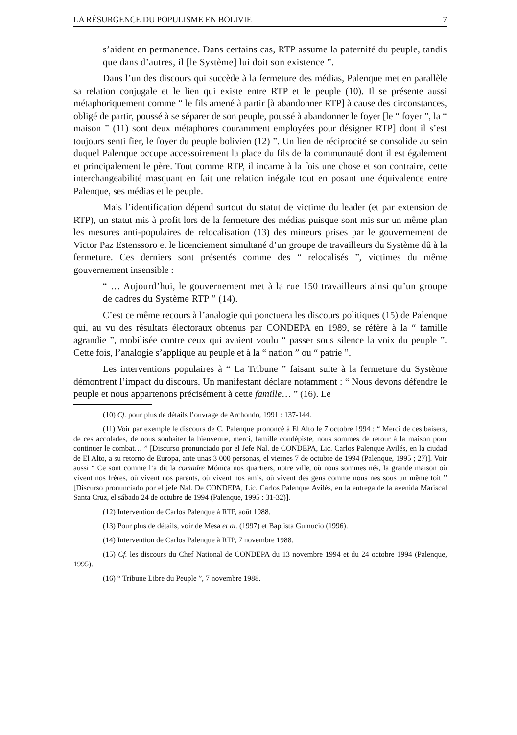LA RÉSURGENCE DU POPULISME EN BOLIVIE 7
s’aident en permanence. Dans certains cas, RTP assume la paternité du peuple, tandis que dans d’autres, il [le Système] lui doit son existence ”.
Dans l’un des discours qui succède à la fermeture des médias, Palenque met en parallèle sa relation conjugale et le lien qui existe entre RTP et le peuple (10). Il se présente aussi métaphoriquement comme “ le fils amené à partir [à abandonner RTP] à cause des circonstances, obligé de partir, poussé à se séparer de son peuple, poussé à abandonner le foyer [le “ foyer ”, la “ maison ” (11) sont deux métaphores couramment employées pour désigner RTP] dont il s’est toujours senti fier, le foyer du peuple bolivien (12) ”. Un lien de réciprocité se consolide au sein duquel Palenque occupe accessoirement la place du fils de la communauté dont il est également et principalement le père. Tout comme RTP, il incarne à la fois une chose et son contraire, cette interchangeabilité masquant en fait une relation inégale tout en posant une équivalence entre Palenque, ses médias et le peuple.
Mais l’identification dépend surtout du statut de victime du leader (et par extension de RTP), un statut mis à profit lors de la fermeture des médias puisque sont mis sur un même plan les mesures anti-populaires de relocalisation (13) des mineurs prises par le gouvernement de Victor Paz Estenssoro et le licenciement simultané d’un groupe de travailleurs du Système dû à la fermeture. Ces derniers sont présentés comme des “ relocalisés ”, victimes du même gouvernement insensible :
“ … Aujourd’hui, le gouvernement met à la rue 150 travailleurs ainsi qu’un groupe de cadres du Système RTP ” (14).
C’est ce même recours à l’analogie qui ponctuera les discours politiques (15) de Palenque qui, au vu des résultats électoraux obtenus par CONDEPA en 1989, se réfère à la “ famille agrandie ”, mobilisée contre ceux qui avaient voulu “ passer sous silence la voix du peuple ”. Cette fois, l’analogie s’applique au peuple et à la “ nation ” ou “ patrie ”.
Les interventions populaires à “ La Tribune ” faisant suite à la fermeture du Système démontrent l’impact du discours. Un manifestant déclare notamment : “ Nous devons défendre le peuple et nous appartenons précisément à cette famille… ” (16). Le
(10) Cf. pour plus de détails l’ouvrage de Archondo, 1991 : 137-144.
(11) Voir par exemple le discours de C. Palenque prononcé à El Alto le 7 octobre 1994 : “ Merci de ces baisers, de ces accolades, de nous souhaiter la bienvenue, merci, famille condépiste, nous sommes de retour à la maison pour continuer le combat… ” [Discurso pronunciado por el Jefe Nal. de CONDEPA, Lic. Carlos Palenque Avilés, en la ciudad de El Alto, a su retorno de Europa, ante unas 3 000 personas, el viernes 7 de octubre de 1994 (Palenque, 1995 ; 27)]. Voir aussi “ Ce sont comme l’a dit la comadre Mónica nos quartiers, notre ville, où nous sommes nés, la grande maison où vivent nos frères, où vivent nos parents, où vivent nos amis, où vivent des gens comme nous nés sous un même toit ” [Discurso pronunciado por el jefe Nal. De CONDEPA, Lic. Carlos Palenque Avilés, en la entrega de la avenida Mariscal Santa Cruz, el sábado 24 de octubre de 1994 (Palenque, 1995 : 31-32)].
(12) Intervention de Carlos Palenque à RTP, août 1988.
(13) Pour plus de détails, voir de Mesa et al. (1997) et Baptista Gumucio (1996).
(14) Intervention de Carlos Palenque à RTP, 7 novembre 1988.
(15) Cf. les discours du Chef National de CONDEPA du 13 novembre 1994 et du 24 octobre 1994 (Palenque, 1995).
(16) “ Tribune Libre du Peuple ”, 7 novembre 1988.